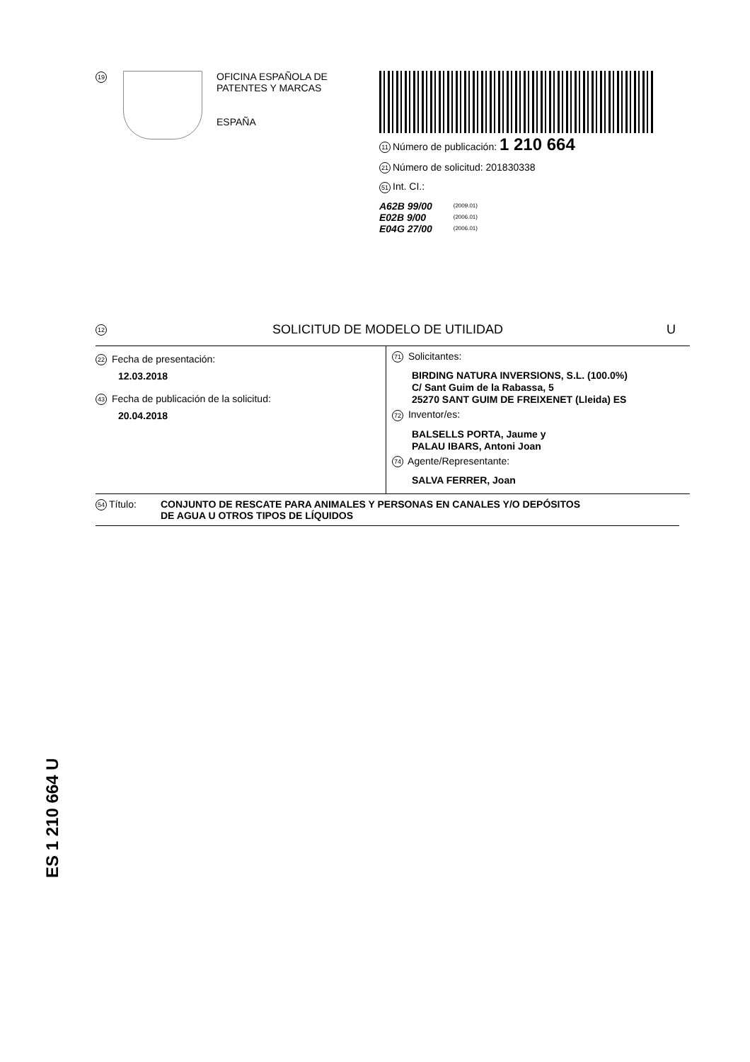19
OFICINA ESPAÑOLA DE
PATENTES Y MARCAS
ESPAÑA
11 Número de publicación: 1 210 664
21 Número de solicitud: 201830338
51 Int. CI.:
| A62B 99/00 | (2009.01) |
| E02B 9/00 | (2006.01) |
| E04G 27/00 | (2006.01) |
12 SOLICITUD DE MODELO DE UTILIDAD U
22 Fecha de presentación:
12.03.2018
43 Fecha de publicación de la solicitud:
20.04.2018
71 Solicitantes:
BIRDING NATURA INVERSIONS, S.L. (100.0%)
C/ Sant Guim de la Rabassa, 5
25270 SANT GUIM DE FREIXENET (Lleida) ES
72 Inventor/es:
BALSELLS PORTA, Jaume y
PALAU IBARS, Antoni Joan
74 Agente/Representante:
SALVA FERRER, Joan
54 Título: CONJUNTO DE RESCATE PARA ANIMALES Y PERSONAS EN CANALES Y/O DEPÓSITOS
DE AGUA U OTROS TIPOS DE LÍQUIDOS
ES 1 210 664 U